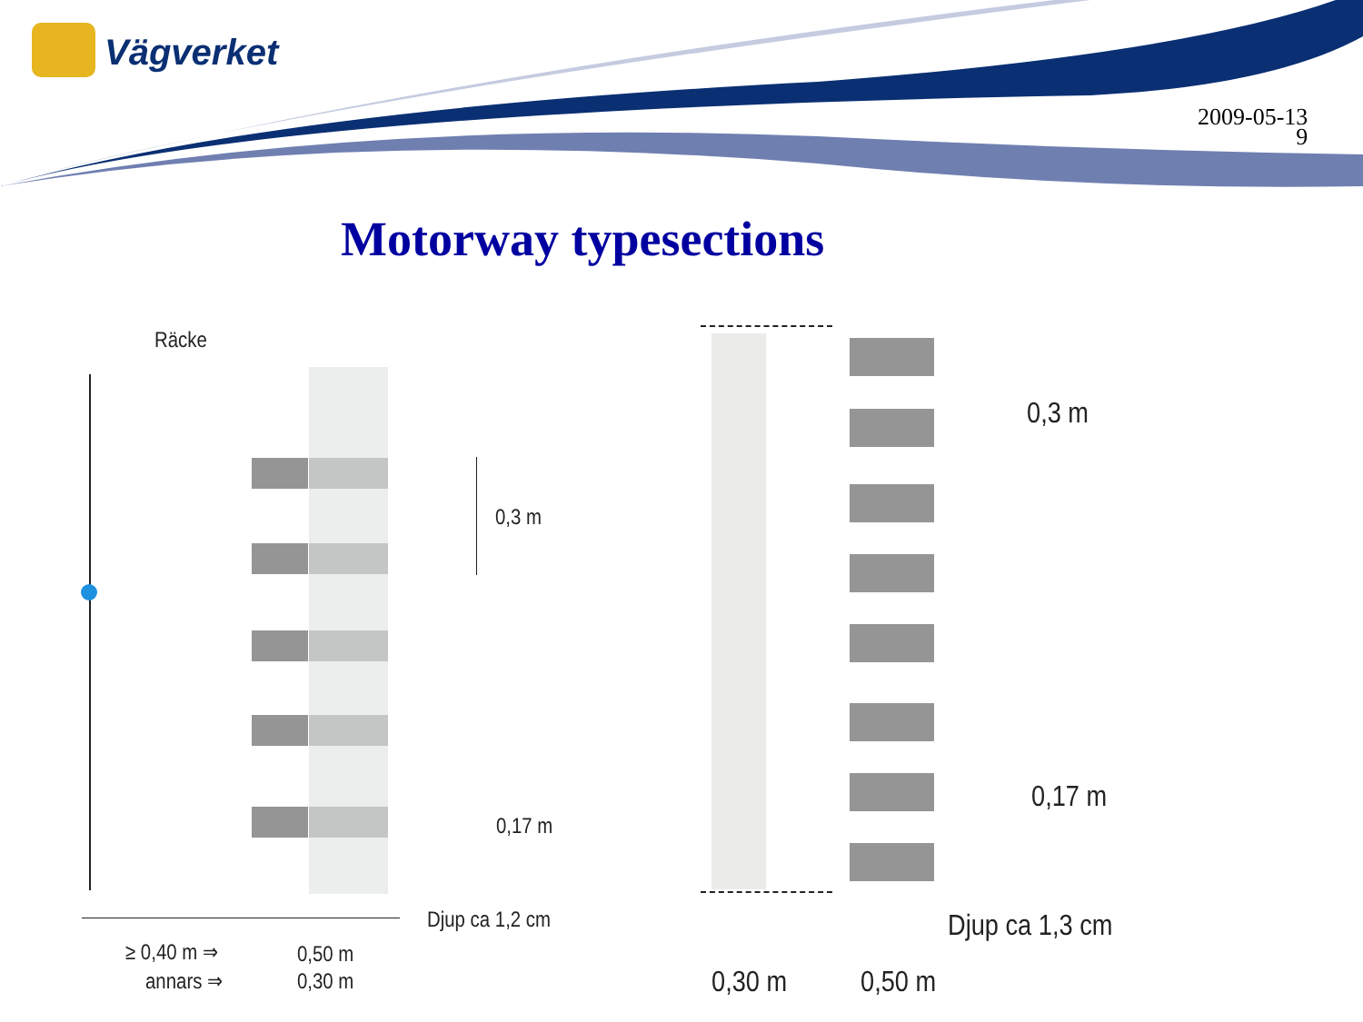Vägverket
2009-05-13
9
Motorway typesections
Räcke
0,3 m
0,17 m
Djup ca 1,2 cm
≥ 0,40 m ⇒ 0,50 m
annars ⇒ 0,30 m
0,3 m
0,17 m
Djup ca 1,3 cm
0,30 m 0,50 m